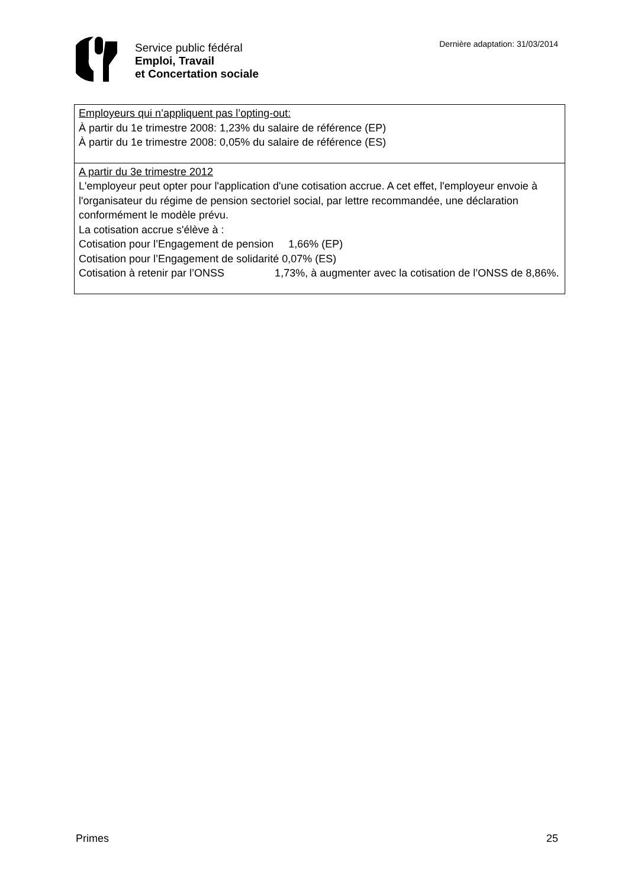Service public fédéral
Emploi, Travail
et Concertation sociale
Dernière adaptation: 31/03/2014
| Employeurs qui n’appliquent pas l’opting-out: À partir du 1e trimestre 2008: 1,23% du salaire de référence (EP) À partir du 1e trimestre 2008: 0,05% du salaire de référence (ES) |
| A partir du 3e trimestre 2012 L'employeur peut opter pour l'application d'une cotisation accrue. A cet effet, l'employeur envoie à l'organisateur du régime de pension sectoriel social, par lettre recommandée, une déclaration conformément le modèle prévu. La cotisation accrue s'élève à : Cotisation pour l’Engagement de pension 1,66% (EP) Cotisation pour l’Engagement de solidarité 0,07% (ES) Cotisation à retenir par l’ONSS 1,73%, à augmenter avec la cotisation de l’ONSS de 8,86%. |
Primes 25